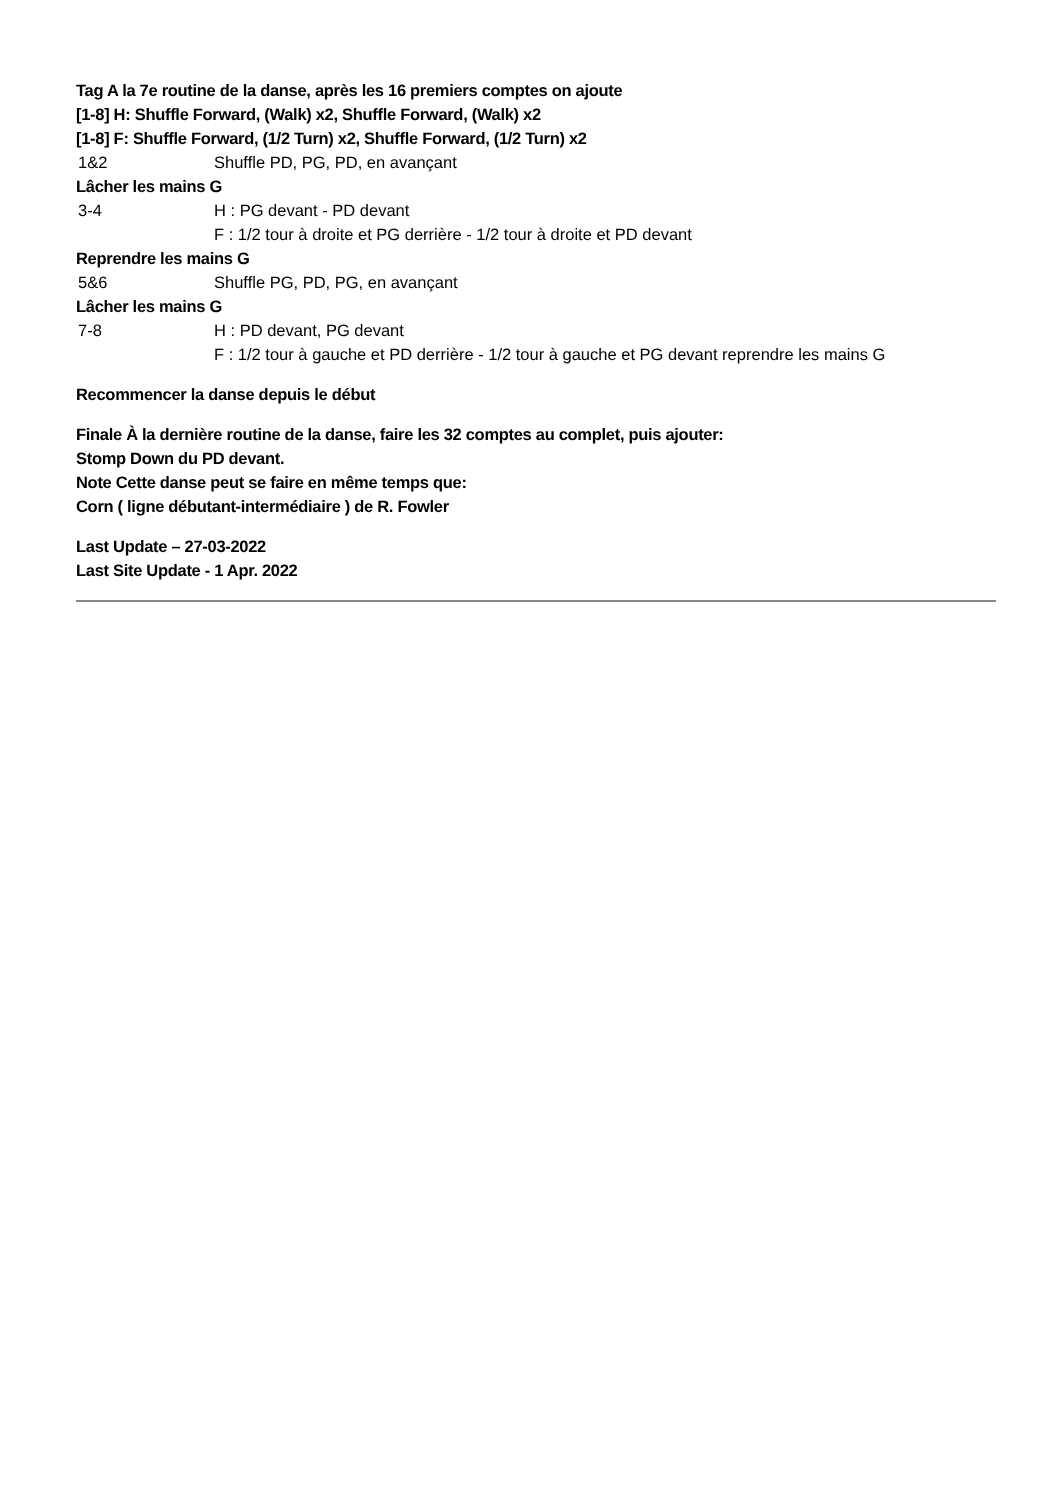Tag A la 7e routine de la danse, après les 16 premiers comptes on ajoute
[1-8] H: Shuffle Forward, (Walk) x2, Shuffle Forward, (Walk) x2
[1-8] F: Shuffle Forward, (1/2 Turn) x2, Shuffle Forward, (1/2 Turn) x2
| 1&2 | Shuffle PD, PG, PD, en avançant |
Lâcher les mains G
| 3-4 | H : PG devant - PD devant |
| | F : 1/2 tour à droite et PG derrière - 1/2 tour à droite et PD devant |
Reprendre les mains G
| 5&6 | Shuffle PG, PD, PG, en avançant |
Lâcher les mains G
| 7-8 | H : PD devant, PG devant |
| | F : 1/2 tour à gauche et PD derrière - 1/2 tour à gauche et PG devant reprendre les mains G |
Recommencer la danse depuis le début
Finale À la dernière routine de la danse, faire les 32 comptes au complet, puis ajouter:
Stomp Down du PD devant.
Note Cette danse peut se faire en même temps que:
Corn ( ligne débutant-intermédiaire ) de R. Fowler
Last Update – 27-03-2022
Last Site Update - 1 Apr. 2022